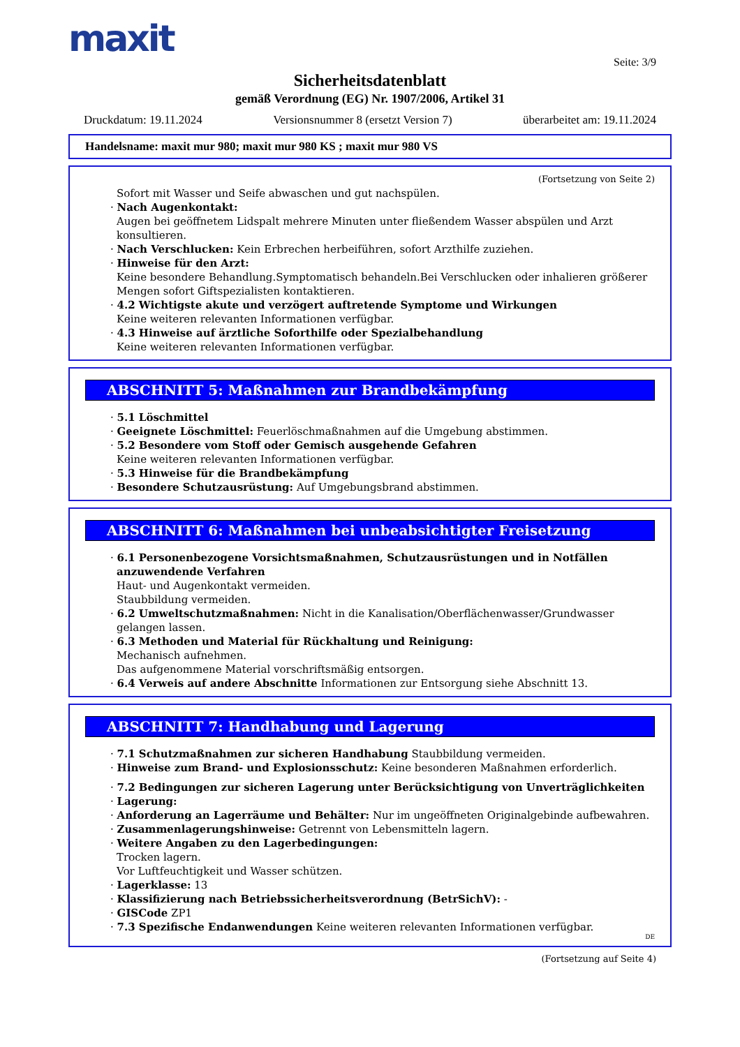maxit
Seite: 3/9
Sicherheitsdatenblatt
gemäß Verordnung (EG) Nr. 1907/2006, Artikel 31
Druckdatum: 19.11.2024 Versionsnummer 8 (ersetzt Version 7) überarbeitet am: 19.11.2024
Handelsname: maxit mur 980; maxit mur 980 KS ; maxit mur 980 VS
(Fortsetzung von Seite 2)
Sofort mit Wasser und Seife abwaschen und gut nachspülen.
· Nach Augenkontakt:
Augen bei geöffnetem Lidspalt mehrere Minuten unter fließendem Wasser abspülen und Arzt konsultieren.
· Nach Verschlucken: Kein Erbrechen herbeiführen, sofort Arzthilfe zuziehen.
· Hinweise für den Arzt:
Keine besondere Behandlung.Symptomatisch behandeln.Bei Verschlucken oder inhalieren größerer Mengen sofort Giftspezialisten kontaktieren.
· 4.2 Wichtigste akute und verzögert auftretende Symptome und Wirkungen
Keine weiteren relevanten Informationen verfügbar.
· 4.3 Hinweise auf ärztliche Soforthilfe oder Spezialbehandlung
Keine weiteren relevanten Informationen verfügbar.
ABSCHNITT 5: Maßnahmen zur Brandbekämpfung
· 5.1 Löschmittel
· Geeignete Löschmittel: Feuerlöschmaßnahmen auf die Umgebung abstimmen.
· 5.2 Besondere vom Stoff oder Gemisch ausgehende Gefahren
Keine weiteren relevanten Informationen verfügbar.
· 5.3 Hinweise für die Brandbekämpfung
· Besondere Schutzausrüstung: Auf Umgebungsbrand abstimmen.
ABSCHNITT 6: Maßnahmen bei unbeabsichtigter Freisetzung
· 6.1 Personenbezogene Vorsichtsmaßnahmen, Schutzausrüstungen und in Notfällen anzuwendende Verfahren
Haut- und Augenkontakt vermeiden.
Staubbildung vermeiden.
· 6.2 Umweltschutzmaßnahmen: Nicht in die Kanalisation/Oberflächenwasser/Grundwasser gelangen lassen.
· 6.3 Methoden und Material für Rückhaltung und Reinigung:
Mechanisch aufnehmen.
Das aufgenommene Material vorschriftsmäßig entsorgen.
· 6.4 Verweis auf andere Abschnitte Informationen zur Entsorgung siehe Abschnitt 13.
ABSCHNITT 7: Handhabung und Lagerung
· 7.1 Schutzmaßnahmen zur sicheren Handhabung Staubbildung vermeiden.
· Hinweise zum Brand- und Explosionsschutz: Keine besonderen Maßnahmen erforderlich.
· 7.2 Bedingungen zur sicheren Lagerung unter Berücksichtigung von Unverträglichkeiten
· Lagerung:
· Anforderung an Lagerräume und Behälter: Nur im ungeöffneten Originalgebinde aufbewahren.
· Zusammenlagerungshinweise: Getrennt von Lebensmitteln lagern.
· Weitere Angaben zu den Lagerbedingungen:
Trocken lagern.
Vor Luftfeuchtigkeit und Wasser schützen.
· Lagerklasse: 13
· Klassifizierung nach Betriebssicherheitsverordnung (BetrSichV): -
· GISCode ZP1
· 7.3 Spezifische Endanwendungen Keine weiteren relevanten Informationen verfügbar.
DE
(Fortsetzung auf Seite 4)